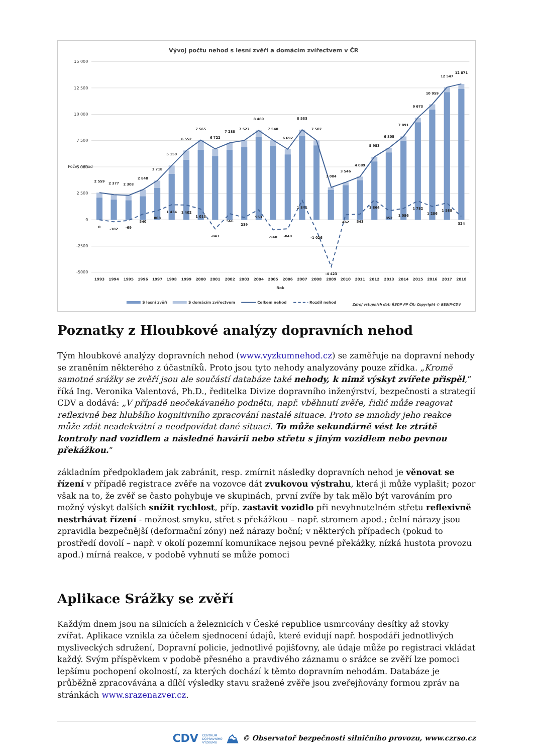Vývoj počtu nehod s lesní zvěří a domácím zvířectvem v ČR
15 000
12 500
10 000
7 500
5 000
2 500
0
-2500
-5000
Počet nehod
2 559
2 377
2 308
2 848
3 718
5 150
6 552
7 565
6 722
7 288
7 527
8 480
7 540
6 692
8 533
7 507
3 084
3 546
4 089
5 953
6 805
7 891
9 673
10 959
12 547
12 871
0
-182
-69
540
868
1 434
1 402
1 013
-843
566
239
953
-940
-848
1 841
-1 026
-4 423
462
543
1 864
852
1 086
1 782
1 286
1 588
324
1993
1994
1995
1996
1997
1998
1999
2000
2001
2002
2003
2004
2005
2006
2007
2008
2009
2010
2011
2012
2013
2014
2015
2016
2017
2018
Rok
S lesní zvěří
S domácím zvířectvem
Celkem nehod
Rozdíl nehod
Zdroj vstupních dat: ŘSDP PP ČR; Copyright © BESIP/CDV
Poznatky z Hloubkové analýzy dopravních nehod
Tým hloubkové analýzy dopravních nehod (www.vyzkumnehod.cz) se zaměřuje na dopravní nehody se zraněním některého z účastníků. Proto jsou tyto nehody analyzovány pouze zřídka. „Kromě samotné srážky se zvěří jsou ale součástí databáze také nehody, k nimž výskyt zvířete přispěl,“ říká Ing. Veronika Valentová, Ph.D., ředitelka Divize dopravního inženýrství, bezpečnosti a strategií CDV a dodává: „V případě neočekávaného podnětu, např. vběhnutí zvěře, řidič může reagovat reflexivně bez hlubšího kognitivního zpracování nastalé situace. Proto se mnohdy jeho reakce může zdát neadekvátní a neodpovídat dané situaci. To může sekundárně vést ke ztrátě kontroly nad vozidlem a následné havárii nebo střetu s jiným vozidlem nebo pevnou překážkou.“
základním předpokladem jak zabránit, resp. zmírnit následky dopravních nehod je věnovat se řízení v případě registrace zvěře na vozovce dát zvukovou výstrahu, která ji může vyplašit; pozor však na to, že zvěř se často pohybuje ve skupinách, první zvíře by tak mělo být varováním pro možný výskyt dalších snížit rychlost, příp. zastavit vozidlo při nevyhnutelném střetu reflexivně nestrhávat řízení - možnost smyku, střet s překážkou – např. stromem apod.; čelní nárazy jsou zpravidla bezpečnější (deformační zóny) než nárazy boční; v některých případech (pokud to prostředí dovolí – např. v okolí pozemní komunikace nejsou pevné překážky, nízká hustota provozu apod.) mírná reakce, v podobě vyhnutí se může pomoci
Aplikace Srážky se zvěří
Každým dnem jsou na silnicích a železnicích v České republice usmrcovány desítky až stovky zvířat. Aplikace vznikla za účelem sjednocení údajů, které evidují např. hospodáři jednotlivých mysliveckých sdružení, Dopravní policie, jednotlivé pojišťovny, ale údaje může po registraci vkládat každý. Svým příspěvkem v podobě přesného a pravdivého záznamu o srážce se zvěří lze pomoci lepšímu pochopení okolností, za kterých dochází k těmto dopravním nehodám. Databáze je průběžně zpracovávána a dílčí výsledky stavu sražené zvěře jsou zveřejňovány formou zpráv na stránkách www.srazenazver.cz.
CDV CENTRUM
DOPRAVNÍHO
VÝZKUMU ⛰ © Observatoř bezpečnosti silničního provozu, www.czrso.cz